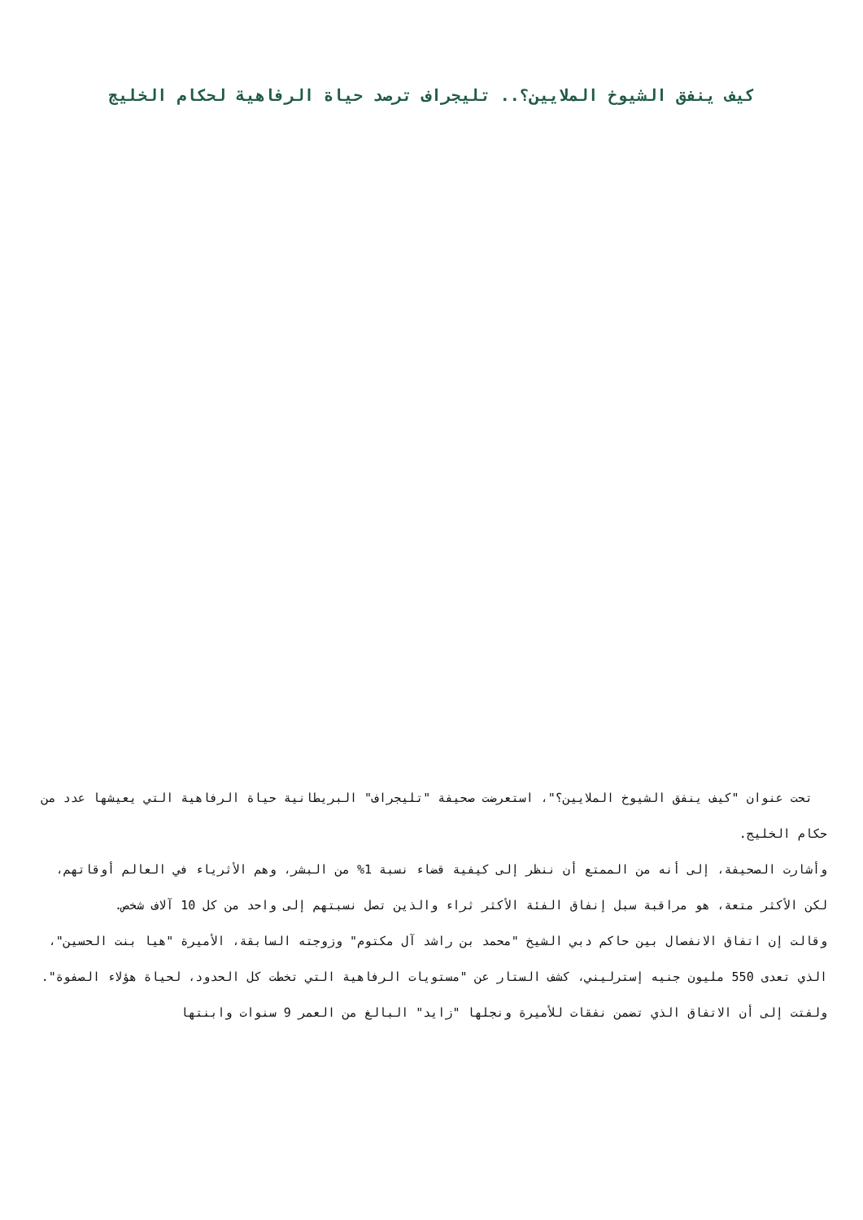كيف ينفق الشيوخ الملايين؟.. تليجراف ترصد حياة الرفاهية لحكام الخليج
تحت عنوان "كيف ينفق الشيوخ الملايين؟"، استعرضت صحيفة "تليجراف" البريطانية حياة الرفاهية التي يعيشها عدد من حكام الخليج.
وأشارت الصحيفة، إلى أنه من الممتع أن ننظر إلى كيفية قضاء نسبة 1% من البشر، وهم الأثرياء في العالم أوقاتهم، لكن الأكثر متعة، هو مراقبة سبل إنفاق الفئة الأكثر ثراء والذين تصل نسبتهم إلى واحد من كل 10 آلاف شخص.
وقالت إن اتفاق الانفصال بين حاكم دبي الشيخ "محمد بن راشد آل مكتوم" وزوجته السابقة، الأميرة "هيا بنت الحسين"، الذي تعدى 550 مليون جنيه إسترليني، كشف الستار عن "مستويات الرفاهية التي تخطت كل الحدود، لحياة هؤلاء الصفوة".
ولفتت إلى أن الاتفاق الذي تضمن نفقات للأميرة ونجلها "زايد" البالغ من العمر 9 سنوات وابنتها